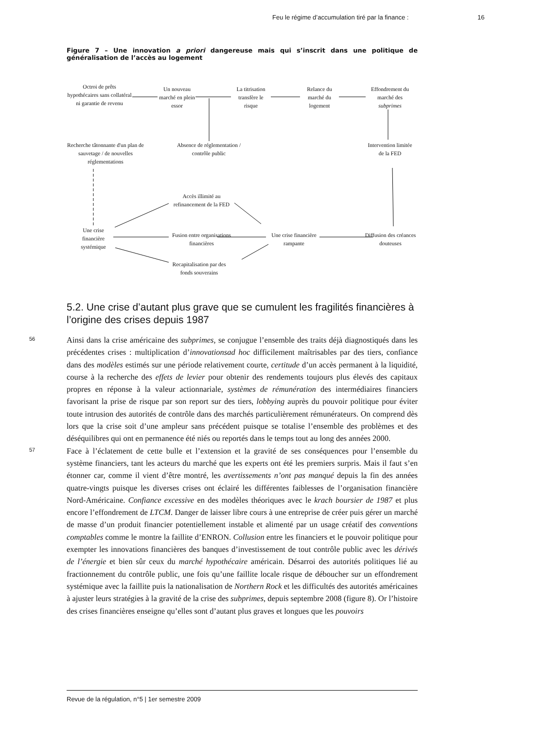Feu le régime d’accumulation tiré par la finance :
16
Figure 7 – Une innovation a priori dangereuse mais qui s’inscrit dans une politique de généralisation de l’accès au logement
Octroi de prêts hypothécaires sans collatéral ni garantie de revenu
Un nouveau marché en plein essor
La titrisation transfère le risque
Relance du marché du logement
Effondrement du marché des subprimes
Recherche tâtonnante d'un plan de sauvetage / de nouvelles réglementations
Absence de réglementation / contrôle public
Intervention limitée de la FED
Accès illimité au refinancement de la FED
Une crise financière systémique
Fusion entre organisations financières
Une crise financière rampante
Diffusion des créances douteuses
Recapitalisation par des fonds souverains
5.2. Une crise d’autant plus grave que se cumulent les fragilités financières à l’origine des crises depuis 1987
56 Ainsi dans la crise américaine des subprimes, se conjugue l’ensemble des traits déjà diagnostiqués dans les précédentes crises : multiplication d’innovationsad hoc difficilement maîtrisables par des tiers, confiance dans des modèles estimés sur une période relativement courte, certitude d’un accès permanent à la liquidité, course à la recherche des effets de levier pour obtenir des rendements toujours plus élevés des capitaux propres en réponse à la valeur actionnariale, systèmes de rémunération des intermédiaires financiers favorisant la prise de risque par son report sur des tiers, lobbying auprès du pouvoir politique pour éviter toute intrusion des autorités de contrôle dans des marchés particulièrement rémunérateurs. On comprend dès lors que la crise soit d’une ampleur sans précédent puisque se totalise l’ensemble des problèmes et des déséquilibres qui ont en permanence été niés ou reportés dans le temps tout au long des années 2000.
57 Face à l’éclatement de cette bulle et l’extension et la gravité de ses conséquences pour l’ensemble du système financiers, tant les acteurs du marché que les experts ont été les premiers surpris. Mais il faut s’en étonner car, comme il vient d’être montré, les avertissements n’ont pas manqué depuis la fin des années quatre-vingts puisque les diverses crises ont éclairé les différentes faiblesses de l’organisation financière Nord-Américaine. Confiance excessive en des modèles théoriques avec le krach boursier de 1987 et plus encore l’effondrement de LTCM. Danger de laisser libre cours à une entreprise de créer puis gérer un marché de masse d’un produit financier potentiellement instable et alimenté par un usage créatif des conventions comptables comme le montre la faillite d’ENRON. Collusion entre les financiers et le pouvoir politique pour exempter les innovations financières des banques d’investissement de tout contrôle public avec les dérivés de l’énergie et bien sûr ceux du marché hypothécaire américain. Désarroi des autorités politiques lié au fractionnement du contrôle public, une fois qu’une faillite locale risque de déboucher sur un effondrement systémique avec la faillite puis la nationalisation de Northern Rock et les difficultés des autorités américaines à ajuster leurs stratégies à la gravité de la crise des subprimes, depuis septembre 2008 (figure 8). Or l’histoire des crises financières enseigne qu’elles sont d’autant plus graves et longues que les pouvoirs
Revue de la régulation, n°5 | 1er semestre 2009